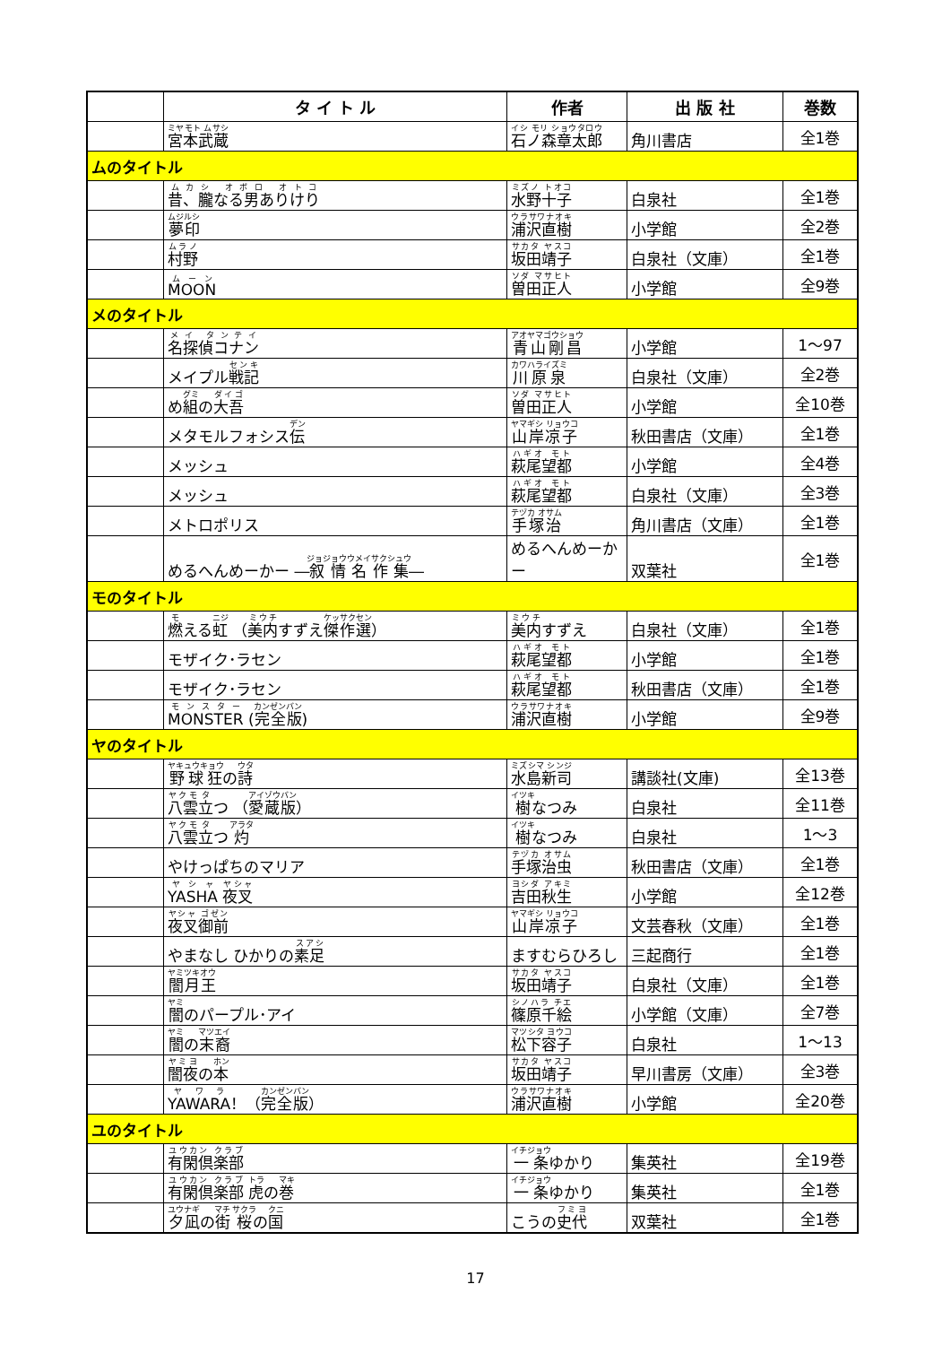| | タ イ ト ル | 作者 | 出 版 社 | 巻数 |
| --- | --- | --- | --- | --- |
| | 宮本武蔵 | 石ノ森章太郎 | 角川書店 | 全1巻 |
| ムのタイトル | | | | |
| | 昔、朧なる男ありけり | 水野十子 | 白泉社 | 全1巻 |
| | 夢印 | 浦沢直樹 | 小学館 | 全2巻 |
| | 村野 | 坂田靖子 | 白泉社（文庫） | 全1巻 |
| | MOON | 曽田正人 | 小学館 | 全9巻 |
| メのタイトル | | | | |
| | 名探偵コナン | 青山剛昌 | 小学館 | 1～97 |
| | メイプル 戦記 | 川原泉 | 白泉社（文庫） | 全2巻 |
| | め 組 の 大吾 | 曽田正人 | 小学館 | 全10巻 |
| | メタモルフォシス 伝 | 山岸凉子 | 秋田書店（文庫） | 全1巻 |
| | メッシュ | 萩尾望都 | 小学館 | 全4巻 |
| | メッシュ | 萩尾望都 | 白泉社（文庫） | 全3巻 |
| | メトロポリス | 手塚治 | 角川書店（文庫） | 全1巻 |
| | めるへんめーかー ― 叙情名作集 ― | めるへんめーかー | 双葉社 | 全1巻 |
| モのタイトル | | | | |
| | 燃 える 虹 （ 美内 すずえ 傑作選 ） | 美内 すずえ | 白泉社（文庫） | 全1巻 |
| | モザイク･ラセン | 萩尾望都 | 小学館 | 全1巻 |
| | モザイク･ラセン | 萩尾望都 | 秋田書店（文庫） | 全1巻 |
| | MONSTER ( 完全版 ) | 浦沢直樹 | 小学館 | 全9巻 |
| ヤのタイトル | | | | |
| | 野球狂 の 詩 | 水島新司 | 講談社(文庫) | 全13巻 |
| | 八雲 立 つ （ 愛蔵版 ） | 樹 なつみ | 白泉社 | 全11巻 |
| | 八雲 立 つ 灼 | 樹 なつみ | 白泉社 | 1～3 |
| | やけっぱちのマリア | 手塚治虫 | 秋田書店（文庫） | 全1巻 |
| | YASHA 夜叉 | 吉田秋生 | 小学館 | 全12巻 |
| | 夜叉御前 | 山岸凉子 | 文芸春秋（文庫） | 全1巻 |
| | やまなし ひかりの 素足 | ますむらひろし | 三起商行 | 全1巻 |
| | 闇月王 | 坂田靖子 | 白泉社（文庫） | 全1巻 |
| | 闇 のパープル･アイ | 篠原千絵 | 小学館（文庫） | 全7巻 |
| | 闇 の 末裔 | 松下容子 | 白泉社 | 1～13 |
| | 闇夜 の 本 | 坂田靖子 | 早川書房（文庫） | 全3巻 |
| | YAWARA ！（ 完全版 ） | 浦沢直樹 | 小学館 | 全20巻 |
| ユのタイトル | | | | |
| | 有閑倶楽部 | 一条 ゆかり | 集英社 | 全19巻 |
| | 有閑倶楽部 虎 の 巻 | 一条 ゆかり | 集英社 | 全1巻 |
| | 夕凪 の 街 桜 の 国 | こうの 史代 | 双葉社 | 全1巻 |
17